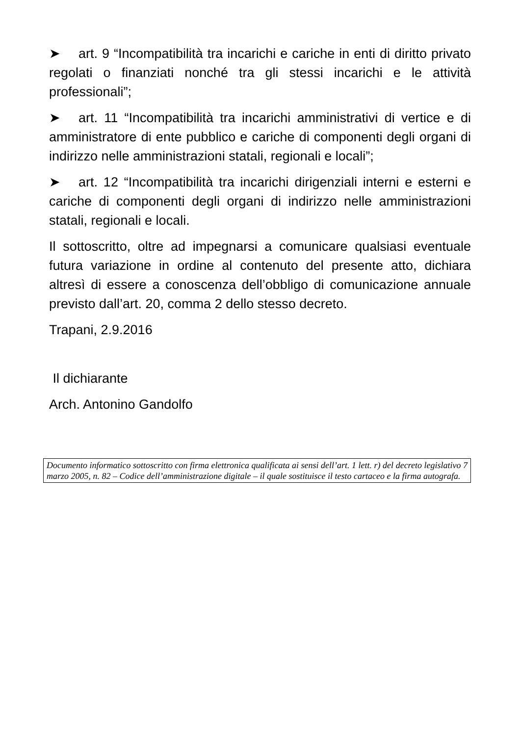➤ art. 9 “Incompatibilità tra incarichi e cariche in enti di diritto privato regolati o finanziati nonché tra gli stessi incarichi e le attività professionali”;
➤ art. 11 “Incompatibilità tra incarichi amministrativi di vertice e di amministratore di ente pubblico e cariche di componenti degli organi di indirizzo nelle amministrazioni statali, regionali e locali”;
➤ art. 12 “Incompatibilità tra incarichi dirigenziali interni e esterni e cariche di componenti degli organi di indirizzo nelle amministrazioni statali, regionali e locali.
Il sottoscritto, oltre ad impegnarsi a comunicare qualsiasi eventuale futura variazione in ordine al contenuto del presente atto, dichiara altresì di essere a conoscenza dell’obbligo di comunicazione annuale previsto dall’art. 20, comma 2 dello stesso decreto.
Trapani, 2.9.2016
Il dichiarante
Arch. Antonino Gandolfo
Documento informatico sottoscritto con firma elettronica qualificata ai sensi dell’art. 1 lett. r) del decreto legislativo 7 marzo 2005, n. 82 – Codice dell’amministrazione digitale – il quale sostituisce il testo cartaceo e la firma autografa.